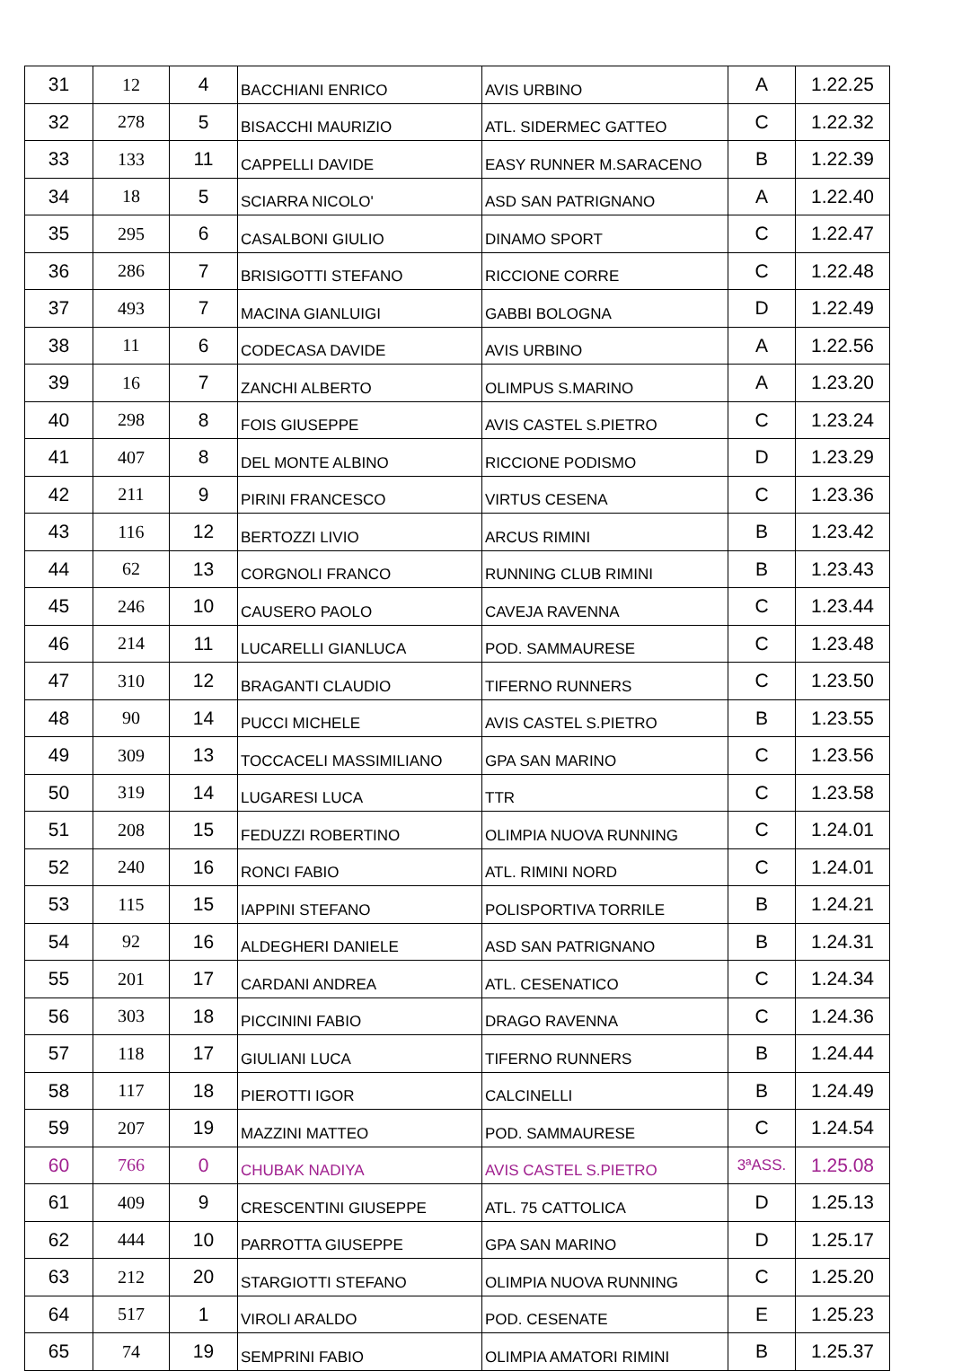| 31 | 12 | 4 | BACCHIANI ENRICO | AVIS URBINO | A | 1.22.25 |
| 32 | 278 | 5 | BISACCHI MAURIZIO | ATL. SIDERMEC GATTEO | C | 1.22.32 |
| 33 | 133 | 11 | CAPPELLI DAVIDE | EASY RUNNER M.SARACENO | B | 1.22.39 |
| 34 | 18 | 5 | SCIARRA NICOLO' | ASD SAN PATRIGNANO | A | 1.22.40 |
| 35 | 295 | 6 | CASALBONI GIULIO | DINAMO SPORT | C | 1.22.47 |
| 36 | 286 | 7 | BRISIGOTTI STEFANO | RICCIONE CORRE | C | 1.22.48 |
| 37 | 493 | 7 | MACINA GIANLUIGI | GABBI BOLOGNA | D | 1.22.49 |
| 38 | 11 | 6 | CODECASA DAVIDE | AVIS URBINO | A | 1.22.56 |
| 39 | 16 | 7 | ZANCHI ALBERTO | OLIMPUS S.MARINO | A | 1.23.20 |
| 40 | 298 | 8 | FOIS GIUSEPPE | AVIS CASTEL S.PIETRO | C | 1.23.24 |
| 41 | 407 | 8 | DEL MONTE ALBINO | RICCIONE PODISMO | D | 1.23.29 |
| 42 | 211 | 9 | PIRINI FRANCESCO | VIRTUS CESENA | C | 1.23.36 |
| 43 | 116 | 12 | BERTOZZI LIVIO | ARCUS RIMINI | B | 1.23.42 |
| 44 | 62 | 13 | CORGNOLI FRANCO | RUNNING CLUB RIMINI | B | 1.23.43 |
| 45 | 246 | 10 | CAUSERO PAOLO | CAVEJA RAVENNA | C | 1.23.44 |
| 46 | 214 | 11 | LUCARELLI GIANLUCA | POD. SAMMAURESE | C | 1.23.48 |
| 47 | 310 | 12 | BRAGANTI CLAUDIO | TIFERNO RUNNERS | C | 1.23.50 |
| 48 | 90 | 14 | PUCCI MICHELE | AVIS CASTEL S.PIETRO | B | 1.23.55 |
| 49 | 309 | 13 | TOCCACELI MASSIMILIANO | GPA SAN MARINO | C | 1.23.56 |
| 50 | 319 | 14 | LUGARESI LUCA | TTR | C | 1.23.58 |
| 51 | 208 | 15 | FEDUZZI ROBERTINO | OLIMPIA NUOVA RUNNING | C | 1.24.01 |
| 52 | 240 | 16 | RONCI FABIO | ATL. RIMINI NORD | C | 1.24.01 |
| 53 | 115 | 15 | IAPPINI STEFANO | POLISPORTIVA TORRILE | B | 1.24.21 |
| 54 | 92 | 16 | ALDEGHERI DANIELE | ASD SAN PATRIGNANO | B | 1.24.31 |
| 55 | 201 | 17 | CARDANI ANDREA | ATL. CESENATICO | C | 1.24.34 |
| 56 | 303 | 18 | PICCININI FABIO | DRAGO RAVENNA | C | 1.24.36 |
| 57 | 118 | 17 | GIULIANI LUCA | TIFERNO RUNNERS | B | 1.24.44 |
| 58 | 117 | 18 | PIEROTTI IGOR | CALCINELLI | B | 1.24.49 |
| 59 | 207 | 19 | MAZZINI MATTEO | POD. SAMMAURESE | C | 1.24.54 |
| 60 | 766 | 0 | CHUBAK NADIYA | AVIS CASTEL S.PIETRO | 3ªASS. | 1.25.08 |
| 61 | 409 | 9 | CRESCENTINI GIUSEPPE | ATL. 75 CATTOLICA | D | 1.25.13 |
| 62 | 444 | 10 | PARROTTA GIUSEPPE | GPA SAN MARINO | D | 1.25.17 |
| 63 | 212 | 20 | STARGIOTTI STEFANO | OLIMPIA NUOVA RUNNING | C | 1.25.20 |
| 64 | 517 | 1 | VIROLI ARALDO | POD. CESENATE | E | 1.25.23 |
| 65 | 74 | 19 | SEMPRINI FABIO | OLIMPIA AMATORI RIMINI | B | 1.25.37 |